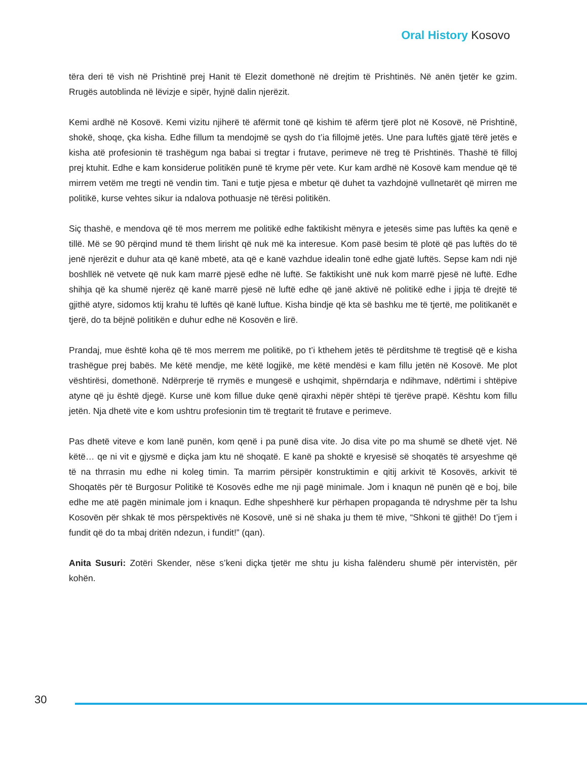Oral History Kosovo
tëra deri të vish në Prishtinë prej Hanit të Elezit domethonë në drejtim të Prishtinës. Në anën tjetër ke gzim. Rrugës autoblinda në lëvizje e sipër, hyjnë dalin njerëzit.
Kemi ardhë në Kosovë. Kemi vizitu njiherë të afërmit tonë që kishim të afërm tjerë plot në Kosovë, në Prishtinë, shokë, shoqe, çka kisha. Edhe fillum ta mendojmë se qysh do t’ia fillojmë jetës. Une para luftës gjatë tërë jetës e kisha atë profesionin të trashëgum nga babai si tregtar i frutave, perimeve në treg të Prishtinës. Thashë të filloj prej ktuhit. Edhe e kam konsiderue politikën punë të kryme për vete. Kur kam ardhë në Kosovë kam mendue që të mirrem vetëm me tregti në vendin tim. Tani e tutje pjesa e mbetur që duhet ta vazhdojnë vullnetarët që mirren me politikë, kurse vehtes sikur ia ndalova pothuasje në tërësi politikën.
Siç thashë, e mendova që të mos merrem me politikë edhe faktikisht mënyra e jetesës sime pas luftës ka qenë e tillë. Më se 90 përqind mund të them lirisht që nuk më ka interesue. Kom pasë besim të plotë që pas luftës do të jenë njerëzit e duhur ata që kanë mbetë, ata që e kanë vazhdue idealin tonë edhe gjatë luftës. Sepse kam ndi një boshllëk në vetvete që nuk kam marrë pjesë edhe në luftë. Se faktikisht unë nuk kom marrë pjesë në luftë. Edhe shihja që ka shumë njerëz që kanë marrë pjesë në luftë edhe që janë aktivë në politikë edhe i jipja të drejtë të gjithë atyre, sidomos ktij krahu të luftës që kanë luftue. Kisha bindje që kta së bashku me të tjertë, me politikanët e tjerë, do ta bëjnë politikën e duhur edhe në Kosovën e lirë.
Prandaj, mue është koha që të mos merrem me politikë, po t’i kthehem jetës të përditshme të tregtisë që e kisha trashëgue prej babës. Me këtë mendje, me këtë logjikë, me këtë mendësi e kam fillu jetën në Kosovë. Me plot vështirësi, domethonë. Ndërprerje të rrymës e mungesë e ushqimit, shpërndarja e ndihmave, ndërtimi i shtëpive atyne që ju është djegë. Kurse unë kom fillue duke qenë qiraxhi nëpër shtëpi të tjerëve prapë. Kështu kom fillu jetën. Nja dhetë vite e kom ushtru profesionin tim të tregtarit të frutave e perimeve.
Pas dhetë viteve e kom lanë punën, kom qenë i pa punë disa vite. Jo disa vite po ma shumë se dhetë vjet. Në këtë… qe ni vit e gjysmë e diçka jam ktu në shoqatë. E kanë pa shoktë e kryesisë së shoqatës të arsyeshme që të na thrrasin mu edhe ni koleg timin. Ta marrim përsipër konstruktimin e qitij arkivit të Kosovës, arkivit të Shoqatës për të Burgosur Politikë të Kosovës edhe me nji pagë minimale. Jom i knaqun në punën që e boj, bile edhe me atë pagën minimale jom i knaqun. Edhe shpeshherë kur përhapen propaganda të ndryshme për ta lshu Kosovën për shkak të mos përspektivës në Kosovë, unë si në shaka ju them të mive, “Shkoni të gjithë! Do t’jem i fundit që do ta mbaj dritën ndezun, i fundit!” (qan).
Anita Susuri: Zotëri Skender, nëse s’keni diçka tjetër me shtu ju kisha falënderu shumë për intervistën, për kohën.
30